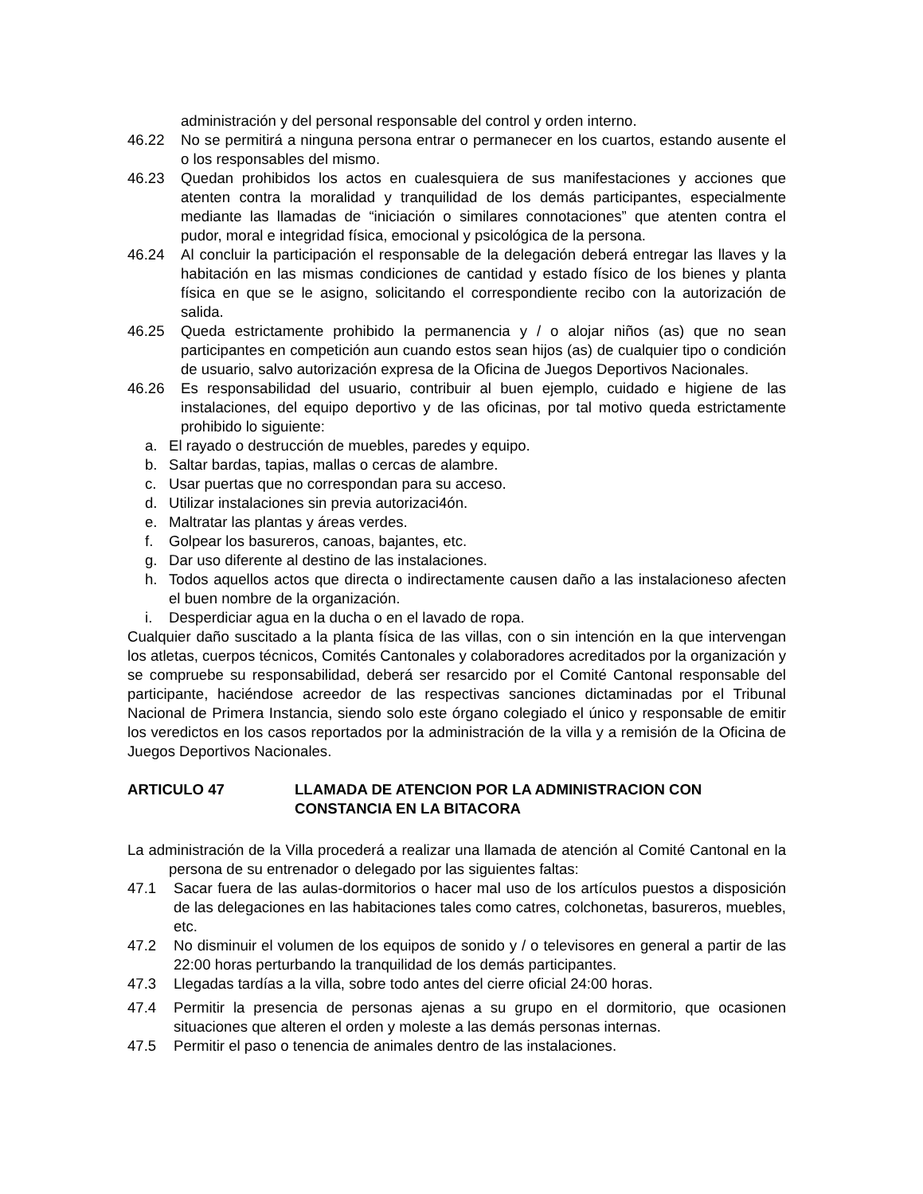administración y del personal responsable del control y orden interno.
46.22 No se permitirá a ninguna persona entrar o permanecer en los cuartos, estando ausente el o los responsables del mismo.
46.23 Quedan prohibidos los actos en cualesquiera de sus manifestaciones y acciones que atenten contra la moralidad y tranquilidad de los demás participantes, especialmente mediante las llamadas de “iniciación o similares connotaciones” que atenten contra el pudor, moral e integridad física, emocional y psicológica de la persona.
46.24 Al concluir la participación el responsable de la delegación deberá entregar las llaves y la habitación en las mismas condiciones de cantidad y estado físico de los bienes y planta física en que se le asigno, solicitando el correspondiente recibo con la autorización de salida.
46.25 Queda estrictamente prohibido la permanencia y / o alojar niños (as) que no sean participantes en competición aun cuando estos sean hijos (as) de cualquier tipo o condición de usuario, salvo autorización expresa de la Oficina de Juegos Deportivos Nacionales.
46.26 Es responsabilidad del usuario, contribuir al buen ejemplo, cuidado e higiene de las instalaciones, del equipo deportivo y de las oficinas, por tal motivo queda estrictamente prohibido lo siguiente:
a. El rayado o destrucción de muebles, paredes y equipo.
b. Saltar bardas, tapias, mallas o cercas de alambre.
c. Usar puertas que no correspondan para su acceso.
d. Utilizar instalaciones sin previa autorizaci4ón.
e. Maltratar las plantas y áreas verdes.
f. Golpear los basureros, canoas, bajantes, etc.
g. Dar uso diferente al destino de las instalaciones.
h. Todos aquellos actos que directa o indirectamente causen daño a las instalacioneso afecten el buen nombre de la organización.
i. Desperdiciar agua en la ducha o en el lavado de ropa.
Cualquier daño suscitado a la planta física de las villas, con o sin intención en la que intervengan los atletas, cuerpos técnicos, Comités Cantonales y colaboradores acreditados por la organización y se compruebe su responsabilidad, deberá ser resarcido por el Comité Cantonal responsable del participante, haciéndose acreedor de las respectivas sanciones dictaminadas por el Tribunal Nacional de Primera Instancia, siendo solo este órgano colegiado el único y responsable de emitir los veredictos en los casos reportados por la administración de la villa y a remisión de la Oficina de Juegos Deportivos Nacionales.
ARTICULO 47 LLAMADA DE ATENCION POR LA ADMINISTRACION CON CONSTANCIA EN LA BITACORA
La administración de la Villa procederá a realizar una llamada de atención al Comité Cantonal en la persona de su entrenador o delegado por las siguientes faltas:
47.1 Sacar fuera de las aulas-dormitorios o hacer mal uso de los artículos puestos a disposición de las delegaciones en las habitaciones tales como catres, colchonetas, basureros, muebles, etc.
47.2 No disminuir el volumen de los equipos de sonido y / o televisores en general a partir de las 22:00 horas perturbando la tranquilidad de los demás participantes.
47.3 Llegadas tardías a la villa, sobre todo antes del cierre oficial 24:00 horas.
47.4 Permitir la presencia de personas ajenas a su grupo en el dormitorio, que ocasionen situaciones que alteren el orden y moleste a las demás personas internas.
47.5 Permitir el paso o tenencia de animales dentro de las instalaciones.